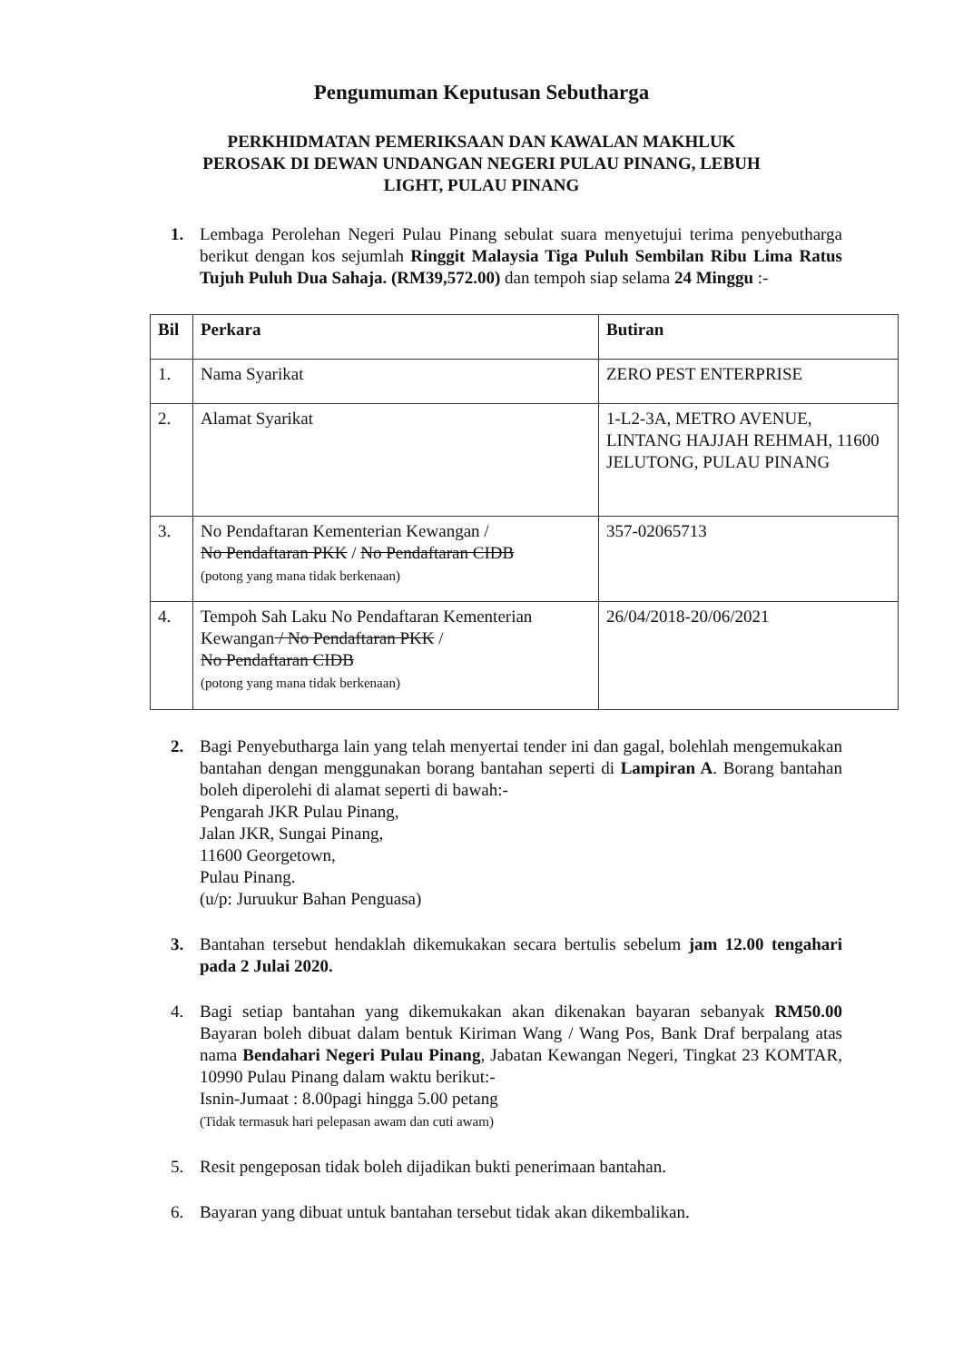Pengumuman Keputusan Sebutharga
PERKHIDMATAN PEMERIKSAAN DAN KAWALAN MAKHLUK
PEROSAK DI DEWAN UNDANGAN NEGERI PULAU PINANG, LEBUH
LIGHT, PULAU PINANG
1. Lembaga Perolehan Negeri Pulau Pinang sebulat suara menyetujui terima penyebutharga berikut dengan kos sejumlah Ringgit Malaysia Tiga Puluh Sembilan Ribu Lima Ratus Tujuh Puluh Dua Sahaja. (RM39,572.00) dan tempoh siap selama 24 Minggu :-
| Bil | Perkara | Butiran |
| --- | --- | --- |
| 1. | Nama Syarikat | ZERO PEST ENTERPRISE |
| 2. | Alamat Syarikat | 1-L2-3A, METRO AVENUE, LINTANG HAJJAH REHMAH, 11600 JELUTONG, PULAU PINANG |
| 3. | No Pendaftaran Kementerian Kewangan / No Pendaftaran PKK / No Pendaftaran CIDB (potong yang mana tidak berkenaan) | 357-02065713 |
| 4. | Tempoh Sah Laku No Pendaftaran Kementerian Kewangan / No Pendaftaran PKK / No Pendaftaran CIDB (potong yang mana tidak berkenaan) | 26/04/2018-20/06/2021 |
2. Bagi Penyebutharga lain yang telah menyertai tender ini dan gagal, bolehlah mengemukakan bantahan dengan menggunakan borang bantahan seperti di Lampiran A. Borang bantahan boleh diperolehi di alamat seperti di bawah:-
Pengarah JKR Pulau Pinang,
Jalan JKR, Sungai Pinang,
11600 Georgetown,
Pulau Pinang.
(u/p: Juruukur Bahan Penguasa)
3. Bantahan tersebut hendaklah dikemukakan secara bertulis sebelum jam 12.00 tengahari pada 2 Julai 2020.
4. Bagi setiap bantahan yang dikemukakan akan dikenakan bayaran sebanyak RM50.00 Bayaran boleh dibuat dalam bentuk Kiriman Wang / Wang Pos, Bank Draf berpalang atas nama Bendahari Negeri Pulau Pinang, Jabatan Kewangan Negeri, Tingkat 23 KOMTAR, 10990 Pulau Pinang dalam waktu berikut:-
Isnin-Jumaat : 8.00pagi hingga 5.00 petang
(Tidak termasuk hari pelepasan awam dan cuti awam)
5. Resit pengeposan tidak boleh dijadikan bukti penerimaan bantahan.
6. Bayaran yang dibuat untuk bantahan tersebut tidak akan dikembalikan.